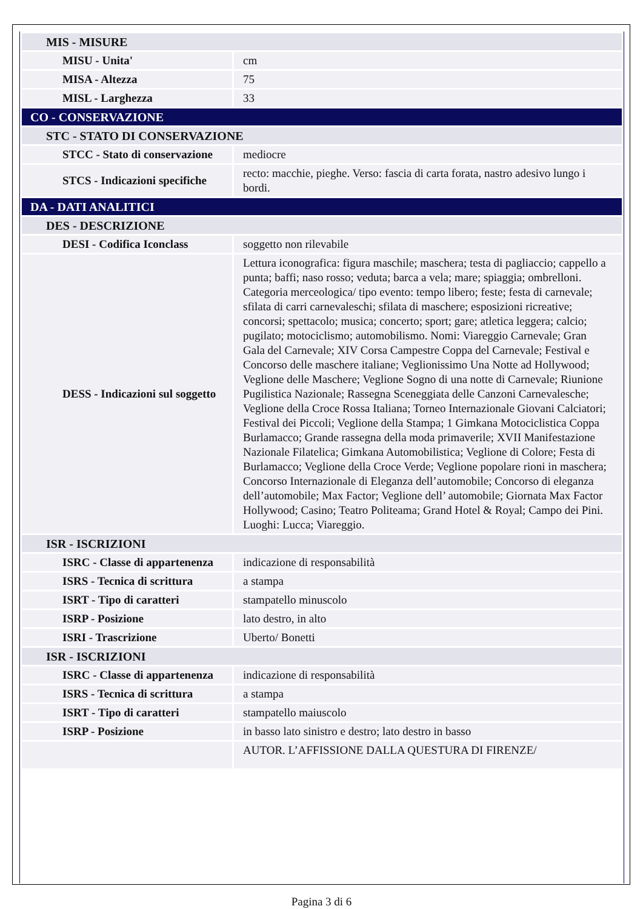| MIS - MISURE | |
| MISU - Unita' | cm |
| MISA - Altezza | 75 |
| MISL - Larghezza | 33 |
| CO - CONSERVAZIONE | |
| STC - STATO DI CONSERVAZIONE | |
| STCC - Stato di conservazione | mediocre |
| STCS - Indicazioni specifiche | recto: macchie, pieghe. Verso: fascia di carta forata, nastro adesivo lungo i bordi. |
| DA - DATI ANALITICI | |
| DES - DESCRIZIONE | |
| DESI - Codifica Iconclass | soggetto non rilevabile |
| DESS - Indicazioni sul soggetto | Lettura iconografica: figura maschile; maschera; testa di pagliaccio; cappello a punta; baffi; naso rosso; veduta; barca a vela; mare; spiaggia; ombrelloni. Categoria merceologica/ tipo evento: tempo libero; feste; festa di carnevale; sfilata di carri carnevaleschi; sfilata di maschere; esposizioni ricreative; concorsi; spettacolo; musica; concerto; sport; gare; atletica leggera; calcio; pugilato; motociclismo; automobilismo. Nomi: Viareggio Carnevale; Gran Gala del Carnevale; XIV Corsa Campestre Coppa del Carnevale; Festival e Concorso delle maschere italiane; Veglionissimo Una Notte ad Hollywood; Veglione delle Maschere; Veglione Sogno di una notte di Carnevale; Riunione Pugilistica Nazionale; Rassegna Sceneggiata delle Canzoni Carnevalesche; Veglione della Croce Rossa Italiana; Torneo Internazionale Giovani Calciatori; Festival dei Piccoli; Veglione della Stampa; 1 Gimkana Motociclistica Coppa Burlamacco; Grande rassegna della moda primaverile; XVII Manifestazione Nazionale Filatelica; Gimkana Automobilistica; Veglione di Colore; Festa di Burlamacco; Veglione della Croce Verde; Veglione popolare rioni in maschera; Concorso Internazionale di Eleganza dell’automobile; Concorso di eleganza dell’automobile; Max Factor; Veglione dell’ automobile; Giornata Max Factor Hollywood; Casino; Teatro Politeama; Grand Hotel & Royal; Campo dei Pini. Luoghi: Lucca; Viareggio. |
| ISR - ISCRIZIONI | |
| ISRC - Classe di appartenenza | indicazione di responsabilità |
| ISRS - Tecnica di scrittura | a stampa |
| ISRT - Tipo di caratteri | stampatello minuscolo |
| ISRP - Posizione | lato destro, in alto |
| ISRI - Trascrizione | Uberto/ Bonetti |
| ISR - ISCRIZIONI | |
| ISRC - Classe di appartenenza | indicazione di responsabilità |
| ISRS - Tecnica di scrittura | a stampa |
| ISRT - Tipo di caratteri | stampatello maiuscolo |
| ISRP - Posizione | in basso lato sinistro e destro; lato destro in basso |
| | AUTOR. L’AFFISSIONE DALLA QUESTURA DI FIRENZE/ |
Pagina 3 di 6